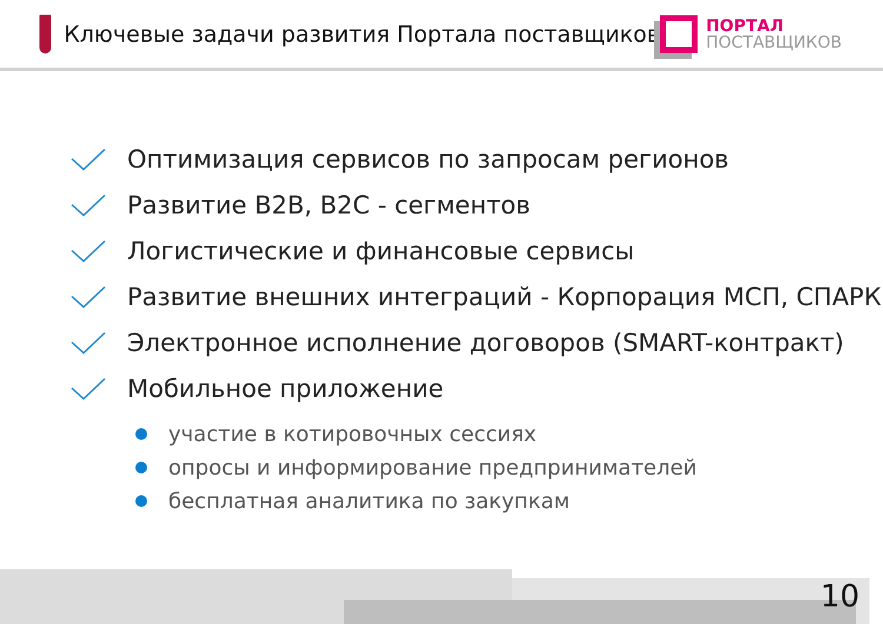Ключевые задачи развития Портала поставщиков
ПОРТАЛ
ПОСТАВЩИКОВ
Оптимизация сервисов по запросам регионов
Развитие B2B, B2C - сегментов
Логистические и финансовые сервисы
Развитие внешних интеграций - Корпорация МСП, СПАРК
Электронное исполнение договоров (SMART-контракт)
Мобильное приложение
участие в котировочных сессиях
опросы и информирование предпринимателей
бесплатная аналитика по закупкам
10